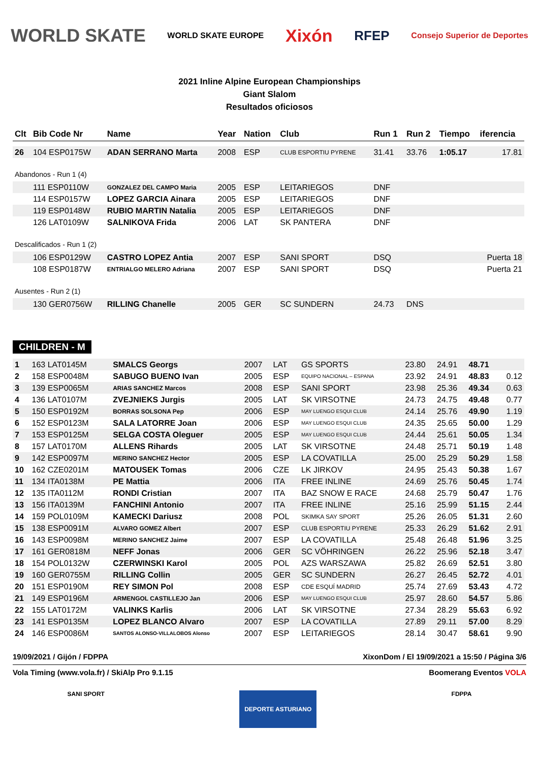WORLD SKATE WORLD SKATE EUROPE Xixón RFEP Consejo Superior de Deportes
2021 Inline Alpine European Championships
Giant Slalom
Resultados oficiosos
| Clt | Bib Code Nr | Name | Year | Nation | Club | Run 1 | Run 2 | Tiempo | iferencia |
| --- | --- | --- | --- | --- | --- | --- | --- | --- | --- |
| 26 | 104 ESP0175W | ADAN SERRANO Marta | 2008 | ESP | CLUB ESPORTIU PYRENE | 31.41 | 33.76 | 1:05.17 | 17.81 |
| Abandonos - Run 1 (4) | | | | | | | | | |
| | 111 ESP0110W | GONZALEZ DEL CAMPO Maria | 2005 | ESP | LEITARIEGOS | DNF | | | |
| | 114 ESP0157W | LOPEZ GARCIA Ainara | 2005 | ESP | LEITARIEGOS | DNF | | | |
| | 119 ESP0148W | RUBIO MARTIN Natalia | 2005 | ESP | LEITARIEGOS | DNF | | | |
| | 126 LAT0109W | SALNIKOVA Frida | 2006 | LAT | SK PANTERA | DNF | | | |
| Descalificados - Run 1 (2) | | | | | | | | | |
| | 106 ESP0129W | CASTRO LOPEZ Antia | 2007 | ESP | SANI SPORT | DSQ | | | Puerta 18 |
| | 108 ESP0187W | ENTRIALGO MELERO Adriana | 2007 | ESP | SANI SPORT | DSQ | | | Puerta 21 |
| Ausentes - Run 2 (1) | | | | | | | | | |
| | 130 GER0756W | RILLING Chanelle | 2005 | GER | SC SUNDERN | 24.73 | DNS | | |
CHILDREN - M
| 1 | 163 LAT0145M | SMALCS Georgs | 2007 | LAT | GS SPORTS | 23.80 | 24.91 | 48.71 | |
| 2 | 158 ESP0048M | SABUGO BUENO Ivan | 2005 | ESP | EQUIPO NACIONAL – ESPANA | 23.92 | 24.91 | 48.83 | 0.12 |
| 3 | 139 ESP0065M | ARIAS SANCHEZ Marcos | 2008 | ESP | SANI SPORT | 23.98 | 25.36 | 49.34 | 0.63 |
| 4 | 136 LAT0107M | ZVEJNIEKS Jurgis | 2005 | LAT | SK VIRSOTNE | 24.73 | 24.75 | 49.48 | 0.77 |
| 5 | 150 ESP0192M | BORRAS SOLSONA Pep | 2006 | ESP | MAY LUENGO ESQUI CLUB | 24.14 | 25.76 | 49.90 | 1.19 |
| 6 | 152 ESP0123M | SALA LATORRE Joan | 2006 | ESP | MAY LUENGO ESQUI CLUB | 24.35 | 25.65 | 50.00 | 1.29 |
| 7 | 153 ESP0125M | SELGA COSTA Oleguer | 2005 | ESP | MAY LUENGO ESQUI CLUB | 24.44 | 25.61 | 50.05 | 1.34 |
| 8 | 157 LAT0170M | ALLENS Rihards | 2005 | LAT | SK VIRSOTNE | 24.48 | 25.71 | 50.19 | 1.48 |
| 9 | 142 ESP0097M | MERINO SANCHEZ Hector | 2005 | ESP | LA COVATILLA | 25.00 | 25.29 | 50.29 | 1.58 |
| 10 | 162 CZE0201M | MATOUSEK Tomas | 2006 | CZE | LK JIRKOV | 24.95 | 25.43 | 50.38 | 1.67 |
| 11 | 134 ITA0138M | PE Mattia | 2006 | ITA | FREE INLINE | 24.69 | 25.76 | 50.45 | 1.74 |
| 12 | 135 ITA0112M | RONDI Cristian | 2007 | ITA | BAZ SNOW E RACE | 24.68 | 25.79 | 50.47 | 1.76 |
| 13 | 156 ITA0139M | FANCHINI Antonio | 2007 | ITA | FREE INLINE | 25.16 | 25.99 | 51.15 | 2.44 |
| 14 | 159 POL0109M | KAMECKI Dariusz | 2008 | POL | SKIMKA SAY SPORT | 25.26 | 26.05 | 51.31 | 2.60 |
| 15 | 138 ESP0091M | ALVARO GOMEZ Albert | 2007 | ESP | CLUB ESPORTIU PYRENE | 25.33 | 26.29 | 51.62 | 2.91 |
| 16 | 143 ESP0098M | MERINO SANCHEZ Jaime | 2007 | ESP | LA COVATILLA | 25.48 | 26.48 | 51.96 | 3.25 |
| 17 | 161 GER0818M | NEFF Jonas | 2006 | GER | SC VÖHRINGEN | 26.22 | 25.96 | 52.18 | 3.47 |
| 18 | 154 POL0132W | CZERWINSKI Karol | 2005 | POL | AZS WARSZAWA | 25.82 | 26.69 | 52.51 | 3.80 |
| 19 | 160 GER0755M | RILLING Collin | 2005 | GER | SC SUNDERN | 26.27 | 26.45 | 52.72 | 4.01 |
| 20 | 151 ESP0190M | REY SIMON Pol | 2008 | ESP | CDE ESQUÍ MADRID | 25.74 | 27.69 | 53.43 | 4.72 |
| 21 | 149 ESP0196M | ARMENGOL CASTILLEJO Jan | 2006 | ESP | MAY LUENGO ESQUI CLUB | 25.97 | 28.60 | 54.57 | 5.86 |
| 22 | 155 LAT0172M | VALINKS Karlis | 2006 | LAT | SK VIRSOTNE | 27.34 | 28.29 | 55.63 | 6.92 |
| 23 | 141 ESP0135M | LOPEZ BLANCO Alvaro | 2007 | ESP | LA COVATILLA | 27.89 | 29.11 | 57.00 | 8.29 |
| 24 | 146 ESP0086M | SANTOS ALONSO-VILLALOBOS Alonso | 2007 | ESP | LEITARIEGOS | 28.14 | 30.47 | 58.61 | 9.90 |
19/09/2021 / Gijón / FDPPA XixonDom / El 19/09/2021 a 15:50 / Página 3/6
Vola Timing (www.vola.fr) / SkiAlp Pro 9.1.15 Boomerang Eventos VOLA
SANI SPORT DEPORTE ASTURIANO FDPPA